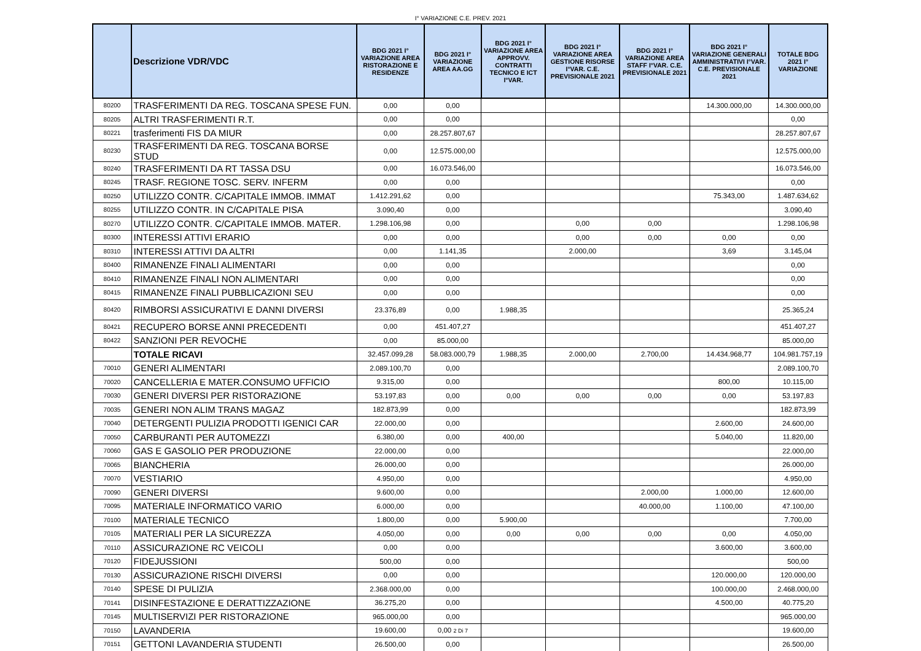I° VARIAZIONE C.E. PREV. 2021
| | Descrizione VDR/VDC | BDG 2021 I° VARIAZIONE AREA RISTORAZIONE E RESIDENZE | BDG 2021 I° VARIAZIONE AREA AA.GG | BDG 2021 I° VARIAZIONE AREA APPROVV. CONTRATTI TECNICO E ICT I°VAR. | BDG 2021 I° VARIAZIONE AREA GESTIONE RISORSE I°VAR. C.E. PREVISIONALE 2021 | BDG 2021 I° VARIAZIONE AREA STAFF I°VAR. C.E. PREVISIONALE 2021 | BDG 2021 I° VARIAZIONE GENERALI AMMINISTRATIVI I°VAR. C.E. PREVISIONALE 2021 | TOTALE BDG 2021 I° VARIAZIONE |
| --- | --- | --- | --- | --- | --- | --- | --- | --- |
| 80200 | TRASFERIMENTI DA REG. TOSCANA SPESE FUN. | 0,00 | 0,00 | | | | 14.300.000,00 | 14.300.000,00 |
| 80205 | ALTRI TRASFERIMENTI R.T. | 0,00 | 0,00 | | | | | 0,00 |
| 80221 | trasferimenti FIS DA MIUR | 0,00 | 28.257.807,67 | | | | | 28.257.807,67 |
| 80230 | TRASFERIMENTI DA REG. TOSCANA BORSE STUD | 0,00 | 12.575.000,00 | | | | | 12.575.000,00 |
| 80240 | TRASFERIMENTI DA RT TASSA DSU | 0,00 | 16.073.546,00 | | | | | 16.073.546,00 |
| 80245 | TRASF. REGIONE TOSC. SERV. INFERM | 0,00 | 0,00 | | | | | 0,00 |
| 80250 | UTILIZZO CONTR. C/CAPITALE IMMOB. IMMAT | 1.412.291,62 | 0,00 | | | | 75.343,00 | 1.487.634,62 |
| 80255 | UTILIZZO CONTR. IN C/CAPITALE PISA | 3.090,40 | 0,00 | | | | | 3.090,40 |
| 80270 | UTILIZZO CONTR. C/CAPITALE IMMOB. MATER. | 1.298.106,98 | 0,00 | | 0,00 | 0,00 | | 1.298.106,98 |
| 80300 | INTERESSI ATTIVI ERARIO | 0,00 | 0,00 | | 0,00 | 0,00 | 0,00 | 0,00 |
| 80310 | INTERESSI ATTIVI DA ALTRI | 0,00 | 1.141,35 | | 2.000,00 | | 3,69 | 3.145,04 |
| 80400 | RIMANENZE FINALI ALIMENTARI | 0,00 | 0,00 | | | | | 0,00 |
| 80410 | RIMANENZE FINALI NON ALIMENTARI | 0,00 | 0,00 | | | | | 0,00 |
| 80415 | RIMANENZE FINALI PUBBLICAZIONI SEU | 0,00 | 0,00 | | | | | 0,00 |
| 80420 | RIMBORSI ASSICURATIVI E DANNI DIVERSI | 23.376,89 | 0,00 | 1.988,35 | | | | 25.365,24 |
| 80421 | RECUPERO BORSE ANNI PRECEDENTI | 0,00 | 451.407,27 | | | | | 451.407,27 |
| 80422 | SANZIONI PER REVOCHE | 0,00 | 85.000,00 | | | | | 85.000,00 |
| | TOTALE RICAVI | 32.457.099,28 | 58.083.000,79 | 1.988,35 | 2.000,00 | 2.700,00 | 14.434.968,77 | 104.981.757,19 |
| 70010 | GENERI ALIMENTARI | 2.089.100,70 | 0,00 | | | | | 2.089.100,70 |
| 70020 | CANCELLERIA E MATER.CONSUMO UFFICIO | 9.315,00 | 0,00 | | | | 800,00 | 10.115,00 |
| 70030 | GENERI DIVERSI PER RISTORAZIONE | 53.197,83 | 0,00 | 0,00 | 0,00 | 0,00 | 0,00 | 53.197,83 |
| 70035 | GENERI NON ALIM TRANS MAGAZ | 182.873,99 | 0,00 | | | | | 182.873,99 |
| 70040 | DETERGENTI PULIZIA PRODOTTI IGENICI CAR | 22.000,00 | 0,00 | | | | 2.600,00 | 24.600,00 |
| 70050 | CARBURANTI PER AUTOMEZZI | 6.380,00 | 0,00 | 400,00 | | | 5.040,00 | 11.820,00 |
| 70060 | GAS E GASOLIO PER PRODUZIONE | 22.000,00 | 0,00 | | | | | 22.000,00 |
| 70065 | BIANCHERIA | 26.000,00 | 0,00 | | | | | 26.000,00 |
| 70070 | VESTIARIO | 4.950,00 | 0,00 | | | | | 4.950,00 |
| 70090 | GENERI DIVERSI | 9.600,00 | 0,00 | | | 2.000,00 | 1.000,00 | 12.600,00 |
| 70095 | MATERIALE INFORMATICO VARIO | 6.000,00 | 0,00 | | | 40.000,00 | 1.100,00 | 47.100,00 |
| 70100 | MATERIALE TECNICO | 1.800,00 | 0,00 | 5.900,00 | | | | 7.700,00 |
| 70105 | MATERIALI PER LA SICUREZZA | 4.050,00 | 0,00 | 0,00 | 0,00 | 0,00 | 0,00 | 4.050,00 |
| 70110 | ASSICURAZIONE RC VEICOLI | 0,00 | 0,00 | | | | 3.600,00 | 3.600,00 |
| 70120 | FIDEJUSSIONI | 500,00 | 0,00 | | | | | 500,00 |
| 70130 | ASSICURAZIONE RISCHI DIVERSI | 0,00 | 0,00 | | | | 120.000,00 | 120.000,00 |
| 70140 | SPESE DI PULIZIA | 2.368.000,00 | 0,00 | | | | 100.000,00 | 2.468.000,00 |
| 70141 | DISINFESTAZIONE E DERATTIZZAZIONE | 36.275,20 | 0,00 | | | | 4.500,00 | 40.775,20 |
| 70145 | MULTISERVIZI PER RISTORAZIONE | 965.000,00 | 0,00 | | | | | 965.000,00 |
| 70150 | LAVANDERIA | 19.600,00 | 0,00 2 Di 7 | | | | | 19.600,00 |
| 70151 | GETTONI LAVANDERIA STUDENTI | 26.500,00 | 0,00 | | | | | 26.500,00 |